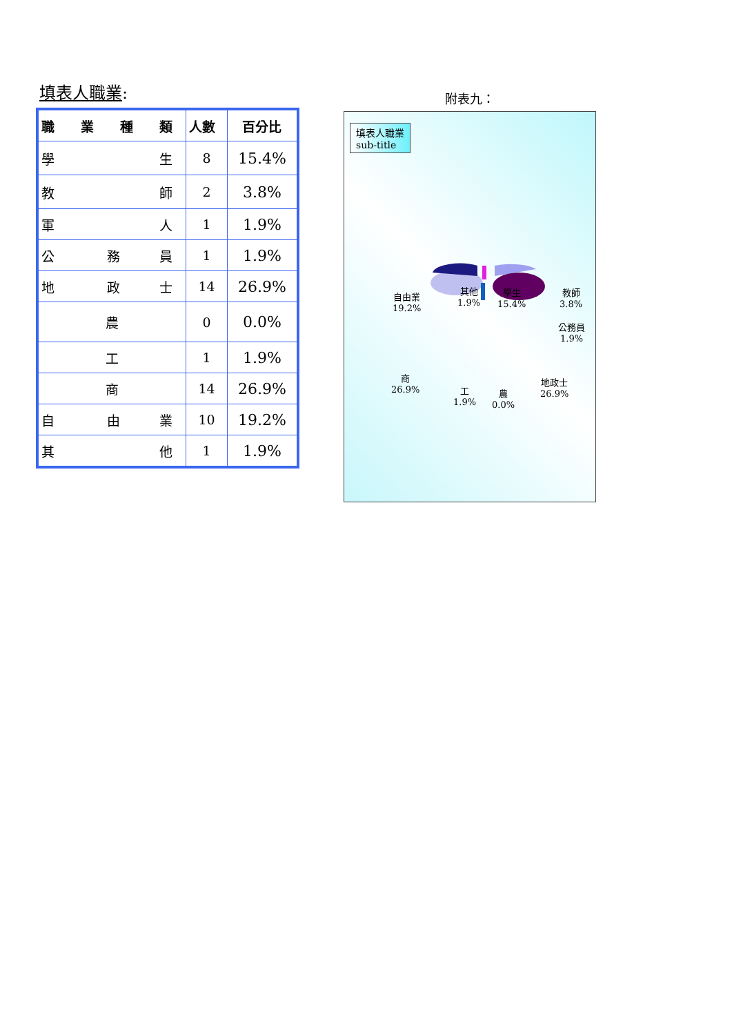填表人職業:
| 職 業 種 類 | 人數 | 百分比 |
| --- | --- | --- |
| 學 生 | 8 | 15.4% |
| 教 師 | 2 | 3.8% |
| 軍 人 | 1 | 1.9% |
| 公 務 員 | 1 | 1.9% |
| 地 政 士 | 14 | 26.9% |
| 農 | 0 | 0.0% |
| 工 | 1 | 1.9% |
| 商 | 14 | 26.9% |
| 自 由 業 | 10 | 19.2% |
| 其 他 | 1 | 1.9% |
附表九：
填表人職業
sub-title
自由業
19.2%
其他
1.9%
學生
15.4%
教師
3.8%
公務員
1.9%
地政士
26.9%
商
26.9%
工
1.9%
農
0.0%